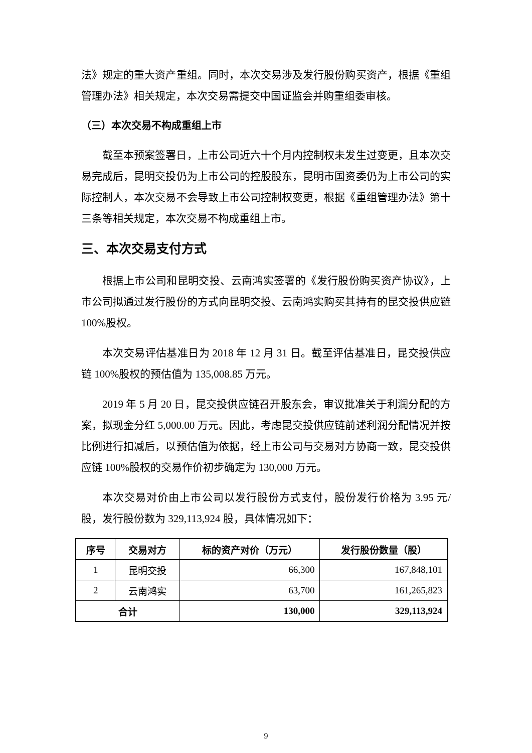法》规定的重大资产重组。同时，本次交易涉及发行股份购买资产，根据《重组管理办法》相关规定，本次交易需提交中国证监会并购重组委审核。
（三）本次交易不构成重组上市
截至本预案签署日，上市公司近六十个月内控制权未发生过变更，且本次交易完成后，昆明交投仍为上市公司的控股股东，昆明市国资委仍为上市公司的实际控制人，本次交易不会导致上市公司控制权变更，根据《重组管理办法》第十三条等相关规定，本次交易不构成重组上市。
三、本次交易支付方式
根据上市公司和昆明交投、云南鸿实签署的《发行股份购买资产协议》，上市公司拟通过发行股份的方式向昆明交投、云南鸿实购买其持有的昆交投供应链100%股权。
本次交易评估基准日为 2018 年 12 月 31 日。截至评估基准日，昆交投供应链 100%股权的预估值为 135,008.85 万元。
2019 年 5 月 20 日，昆交投供应链召开股东会，审议批准关于利润分配的方案，拟现金分红 5,000.00 万元。因此，考虑昆交投供应链前述利润分配情况并按比例进行扣减后，以预估值为依据，经上市公司与交易对方协商一致，昆交投供应链 100%股权的交易作价初步确定为 130,000 万元。
本次交易对价由上市公司以发行股份方式支付，股份发行价格为 3.95 元/股，发行股份数为 329,113,924 股，具体情况如下：
| 序号 | 交易对方 | 标的资产对价（万元） | 发行股份数量（股） |
| --- | --- | --- | --- |
| 1 | 昆明交投 | 66,300 | 167,848,101 |
| 2 | 云南鸿实 | 63,700 | 161,265,823 |
| 合计 | | 130,000 | 329,113,924 |
9